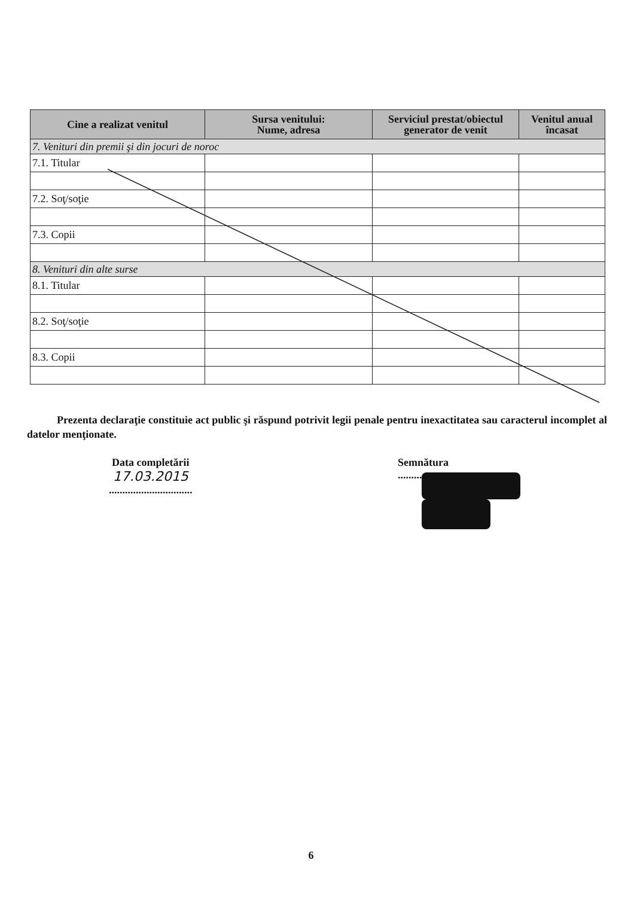| Cine a realizat venitul | Sursa venitului: Nume, adresa | Serviciul prestat/obiectul generator de venit | Venitul anual încasat |
| --- | --- | --- | --- |
| 7. Venituri din premii şi din jocuri de noroc | | | |
| 7.1. Titular | | | |
| 7.2. Soţ/soţie | | | |
| 7.3. Copii | | | |
| 8. Venituri din alte surse | | | |
| 8.1. Titular | | | |
| 8.2. Soţ/soţie | | | |
| 8.3. Copii | | | |
Prezenta declaraţie constituie act public şi răspund potrivit legii penale pentru inexactitatea sau caracterul incomplet al datelor menţionate.
Data completării
17.03.2015
...............................
Semnătura
.............................
6